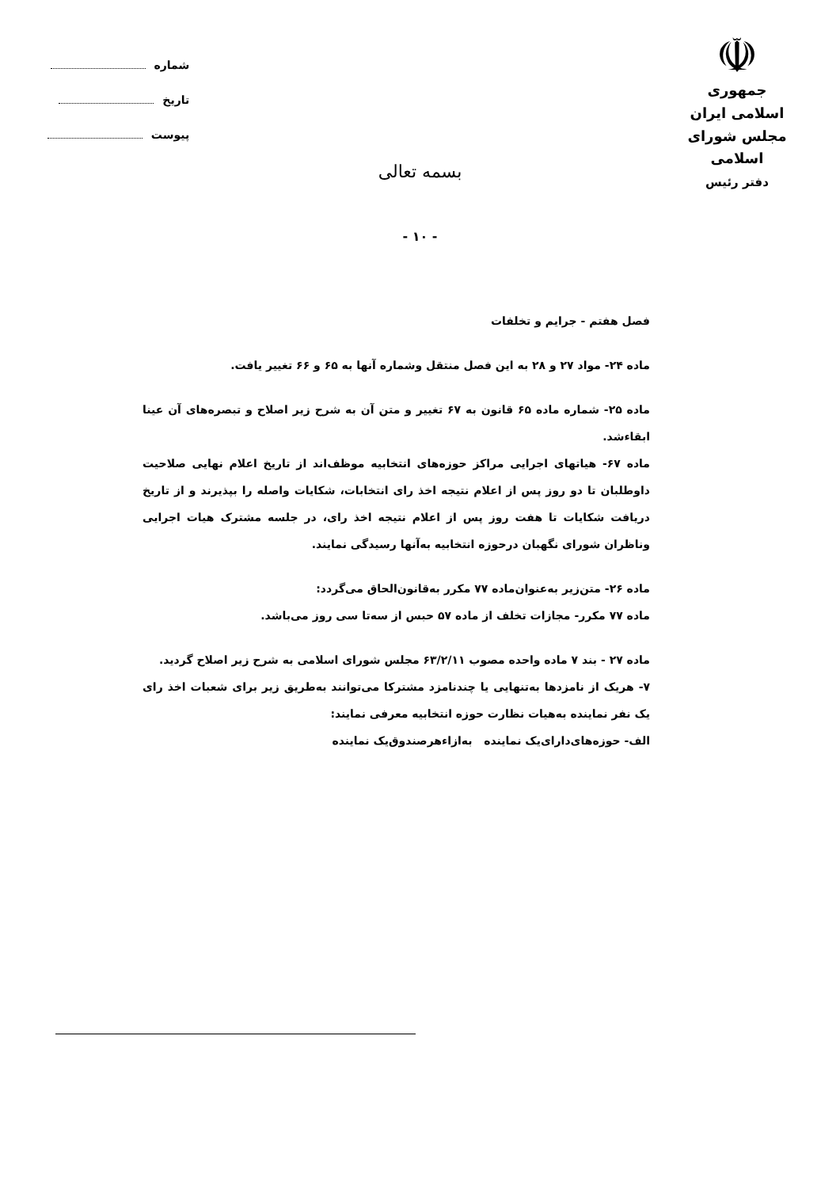☫
جمهوری اسلامی ایران
مجلس شورای اسلامی
دفتر رئیس
شماره
تاریخ
پیوست
بسمه تعالی
- ۱۰ -
فصل هفتم - جرایم و تخلفات
ماده ۲۴- مواد ۲۷ و ۲۸ به این فصل منتقل وشماره آنها به ۶۵ و ۶۶ تغییر یافت.
ماده ۲۵- شماره ماده ۶۵ قانون به ۶۷ تغییر و متن آن به شرح زیر اصلاح و تبصره‌های آن عینا ابقاءشد.
ماده ۶۷- هیاتهای اجرایی مراکز حوزه‌های انتخابیه موظف‌اند از تاریخ اعلام نهایی صلاحیت داوطلبان تا دو روز پس از اعلام نتیجه اخذ رای انتخابات، شکایات واصله را بپذیرند و از تاریخ دریافت شکایات تا هفت روز پس از اعلام نتیجه اخذ رای، در جلسه مشترک هیات اجرایی وناظران شورای نگهبان درحوزه انتخابیه به‌آنها رسیدگی نمایند.
ماده ۲۶- متن‌زیر به‌عنوان‌ماده ۷۷ مکرر به‌قانون‌الحاق می‌گردد:
ماده ۷۷ مکرر- مجازات تخلف از ماده ۵۷ حبس از سه‌تا سی روز می‌باشد.
ماده ۲۷ - بند ۷ ماده واحده مصوب ۶۳/۲/۱۱ مجلس شورای اسلامی به شرح زیر اصلاح گردید.
۷- هریک از نامزدها به‌تنهایی یا چندنامزد مشترکا می‌توانند به‌طریق زیر برای شعبات اخذ رای یک نفر نماینده به‌هیات نظارت حوزه انتخابیه معرفی نمایند:
الف- حوزه‌های‌دارای‌یک نماینده به‌ازاء‌هرصندوق‌یک نماینده